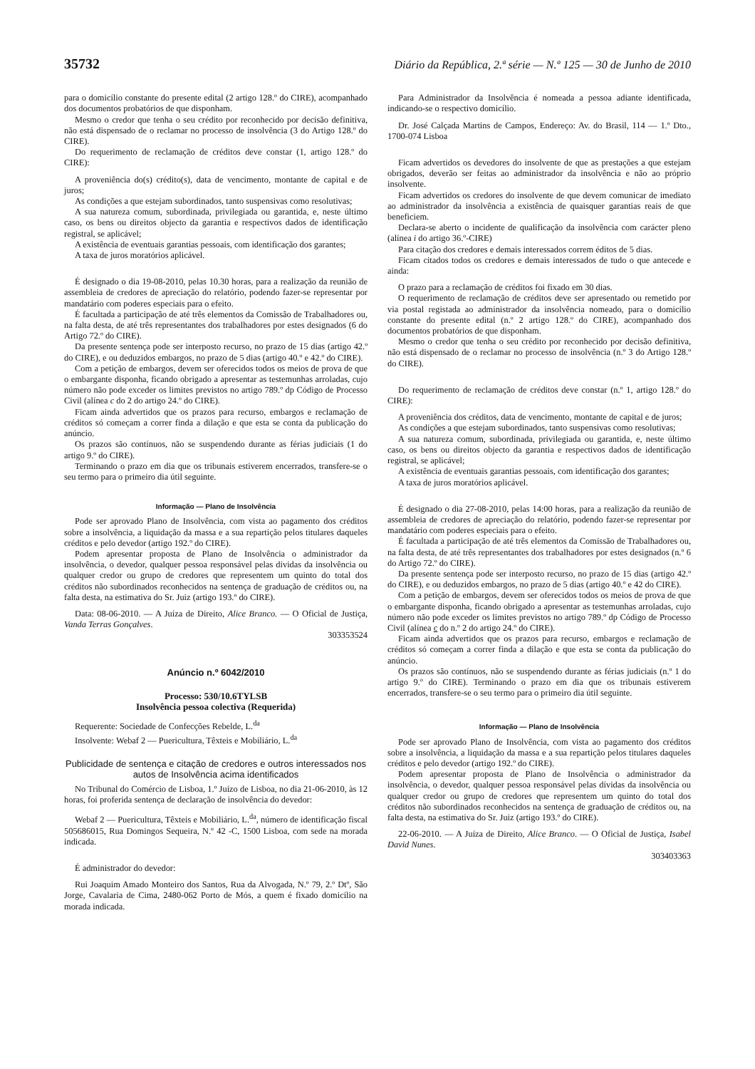35732 Diário da República, 2.ª série — N.º 125 — 30 de Junho de 2010
para o domicílio constante do presente edital (2 artigo 128.º do CIRE), acompanhado dos documentos probatórios de que disponham.
Mesmo o credor que tenha o seu crédito por reconhecido por decisão definitiva, não está dispensado de o reclamar no processo de insolvência (3 do Artigo 128.º do CIRE).
Do requerimento de reclamação de créditos deve constar (1, artigo 128.º do CIRE):
A proveniência do(s) crédito(s), data de vencimento, montante de capital e de juros;
As condições a que estejam subordinados, tanto suspensivas como resolutivas;
A sua natureza comum, subordinada, privilegiada ou garantida, e, neste último caso, os bens ou direitos objecto da garantia e respectivos dados de identificação registral, se aplicável;
A existência de eventuais garantias pessoais, com identificação dos garantes;
A taxa de juros moratórios aplicável.
É designado o dia 19-08-2010, pelas 10.30 horas, para a realização da reunião de assembleia de credores de apreciação do relatório, podendo fazer-se representar por mandatário com poderes especiais para o efeito.
É facultada a participação de até três elementos da Comissão de Trabalhadores ou, na falta desta, de até três representantes dos trabalhadores por estes designados (6 do Artigo 72.º do CIRE).
Da presente sentença pode ser interposto recurso, no prazo de 15 dias (artigo 42.º do CIRE), e ou deduzidos embargos, no prazo de 5 dias (artigo 40.º e 42.º do CIRE).
Com a petição de embargos, devem ser oferecidos todos os meios de prova de que o embargante disponha, ficando obrigado a apresentar as testemunhas arroladas, cujo número não pode exceder os limites previstos no artigo 789.º dp Código de Processo Civil (alínea c do 2 do artigo 24.º do CIRE).
Ficam ainda advertidos que os prazos para recurso, embargos e reclamação de créditos só começam a correr finda a dilação e que esta se conta da publicação do anúncio.
Os prazos são contínuos, não se suspendendo durante as férias judiciais (1 do artigo 9.º do CIRE).
Terminando o prazo em dia que os tribunais estiverem encerrados, transfere-se o seu termo para o primeiro dia útil seguinte.
Informação — Plano de Insolvência
Pode ser aprovado Plano de Insolvência, com vista ao pagamento dos créditos sobre a insolvência, a liquidação da massa e a sua repartição pelos titulares daqueles créditos e pelo devedor (artigo 192.º do CIRE).
Podem apresentar proposta de Plano de Insolvência o administrador da insolvência, o devedor, qualquer pessoa responsável pelas dívidas da insolvência ou qualquer credor ou grupo de credores que representem um quinto do total dos créditos não subordinados reconhecidos na sentença de graduação de créditos ou, na falta desta, na estimativa do Sr. Juiz (artigo 193.º do CIRE).
Data: 08-06-2010. — A Juíza de Direito, Alice Branco. — O Oficial de Justiça, Vanda Terras Gonçalves.
303353524
Anúncio n.º 6042/2010
Processo: 530/10.6TYLSB
Insolvência pessoa colectiva (Requerida)
Requerente: Sociedade de Confecções Rebelde, L.<sup>da</sup>
Insolvente: Webaf 2 — Puericultura, Têxteis e Mobiliário, L.<sup>da</sup>
Publicidade de sentença e citação de credores e outros interessados nos autos de Insolvência acima identificados
No Tribunal do Comércio de Lisboa, 1.º Juízo de Lisboa, no dia 21-06-2010, às 12 horas, foi proferida sentença de declaração de insolvência do devedor:
Webaf 2 — Puericultura, Têxteis e Mobiliário, L.<sup>da</sup>, número de identificação fiscal 505686015, Rua Domingos Sequeira, N.º 42 -C, 1500 Lisboa, com sede na morada indicada.
É administrador do devedor:
Rui Joaquim Amado Monteiro dos Santos, Rua da Alvogada, N.º 79, 2.º Dtº, São Jorge, Cavalaria de Cima, 2480-062 Porto de Mós, a quem é fixado domicílio na morada indicada.
Para Administrador da Insolvência é nomeada a pessoa adiante identificada, indicando-se o respectivo domicílio.
Dr. José Calçada Martins de Campos, Endereço: Av. do Brasil, 114 — 1.º Dto., 1700-074 Lisboa
Ficam advertidos os devedores do insolvente de que as prestações a que estejam obrigados, deverão ser feitas ao administrador da insolvência e não ao próprio insolvente.
Ficam advertidos os credores do insolvente de que devem comunicar de imediato ao administrador da insolvência a existência de quaisquer garantias reais de que beneficiem.
Declara-se aberto o incidente de qualificação da insolvência com carácter pleno (alínea i do artigo 36.º-CIRE)
Para citação dos credores e demais interessados correm éditos de 5 dias.
Ficam citados todos os credores e demais interessados de tudo o que antecede e ainda:
O prazo para a reclamação de créditos foi fixado em 30 dias.
O requerimento de reclamação de créditos deve ser apresentado ou remetido por via postal registada ao administrador da insolvência nomeado, para o domicílio constante do presente edital (n.º 2 artigo 128.º do CIRE), acompanhado dos documentos probatórios de que disponham.
Mesmo o credor que tenha o seu crédito por reconhecido por decisão definitiva, não está dispensado de o reclamar no processo de insolvência (n.º 3 do Artigo 128.º do CIRE).
Do requerimento de reclamação de créditos deve constar (n.º 1, artigo 128.º do CIRE):
A proveniência dos créditos, data de vencimento, montante de capital e de juros;
As condições a que estejam subordinados, tanto suspensivas como resolutivas;
A sua natureza comum, subordinada, privilegiada ou garantida, e, neste último caso, os bens ou direitos objecto da garantia e respectivos dados de identificação registral, se aplicável;
A existência de eventuais garantias pessoais, com identificação dos garantes;
A taxa de juros moratórios aplicável.
É designado o dia 27-08-2010, pelas 14:00 horas, para a realização da reunião de assembleia de credores de apreciação do relatório, podendo fazer-se representar por mandatário com poderes especiais para o efeito.
É facultada a participação de até três elementos da Comissão de Trabalhadores ou, na falta desta, de até três representantes dos trabalhadores por estes designados (n.º 6 do Artigo 72.º do CIRE).
Da presente sentença pode ser interposto recurso, no prazo de 15 dias (artigo 42.º do CIRE), e ou deduzidos embargos, no prazo de 5 dias (artigo 40.º e 42 do CIRE).
Com a petição de embargos, devem ser oferecidos todos os meios de prova de que o embargante disponha, ficando obrigado a apresentar as testemunhas arroladas, cujo número não pode exceder os limites previstos no artigo 789.º dp Código de Processo Civil (alínea c do n.º 2 do artigo 24.º do CIRE).
Ficam ainda advertidos que os prazos para recurso, embargos e reclamação de créditos só começam a correr finda a dilação e que esta se conta da publicação do anúncio.
Os prazos são contínuos, não se suspendendo durante as férias judiciais (n.º 1 do artigo 9.º do CIRE). Terminando o prazo em dia que os tribunais estiverem encerrados, transfere-se o seu termo para o primeiro dia útil seguinte.
Informação — Plano de Insolvência
Pode ser aprovado Plano de Insolvência, com vista ao pagamento dos créditos sobre a insolvência, a liquidação da massa e a sua repartição pelos titulares daqueles créditos e pelo devedor (artigo 192.º do CIRE).
Podem apresentar proposta de Plano de Insolvência o administrador da insolvência, o devedor, qualquer pessoa responsável pelas dívidas da insolvência ou qualquer credor ou grupo de credores que representem um quinto do total dos créditos não subordinados reconhecidos na sentença de graduação de créditos ou, na falta desta, na estimativa do Sr. Juiz (artigo 193.º do CIRE).
22-06-2010. — A Juíza de Direito, Alice Branco. — O Oficial de Justiça, Isabel David Nunes.
303403363